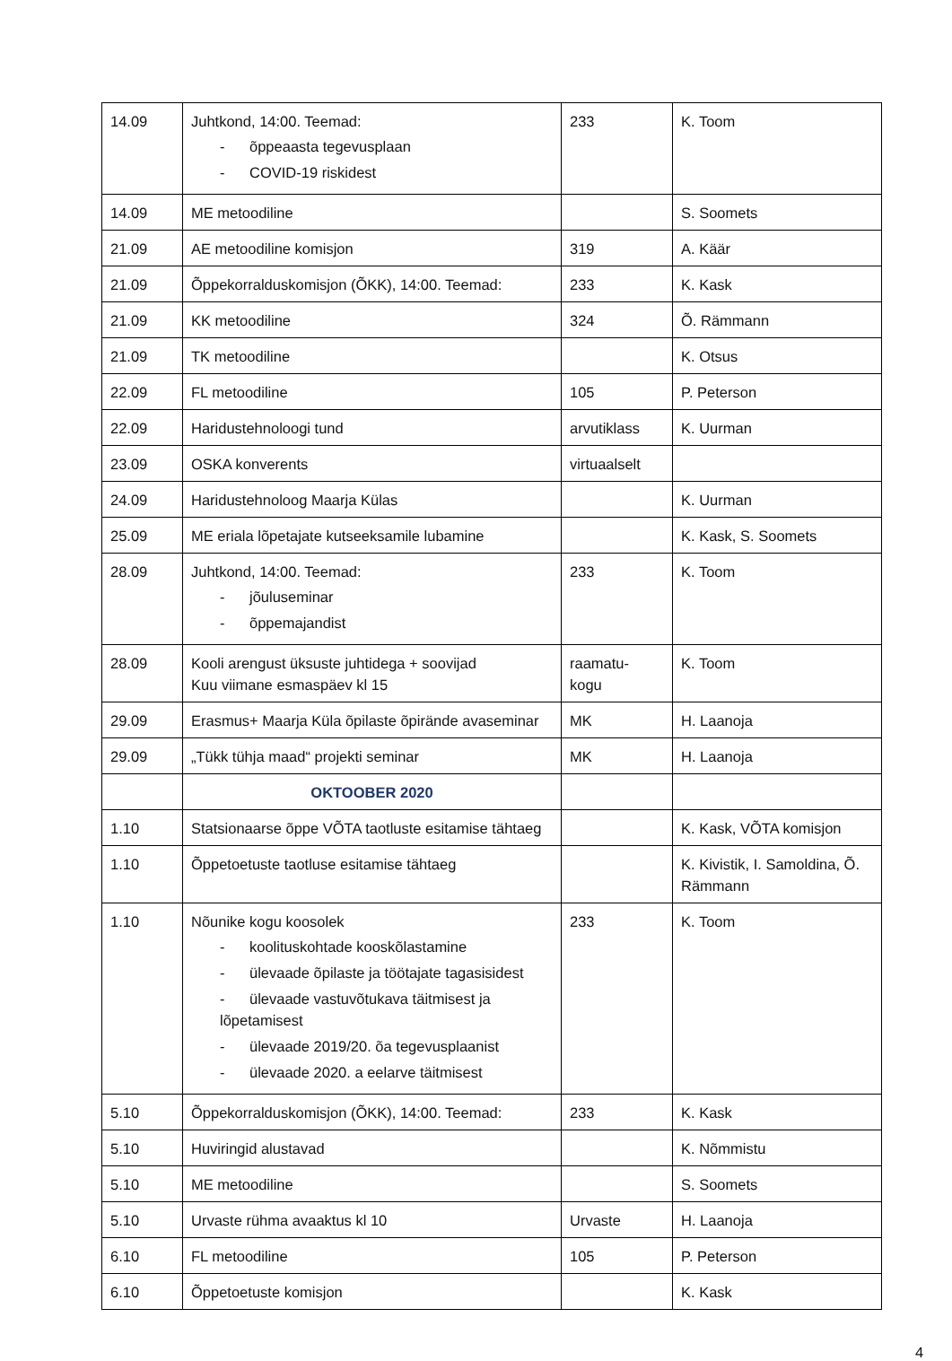| 14.09 | Juhtkond, 14:00. Teemad: - õppeaasta tegevusplaan - COVID-19 riskidest | 233 | K. Toom |
| 14.09 | ME metoodiline | | S. Soomets |
| 21.09 | AE metoodiline komisjon | 319 | A. Käär |
| 21.09 | Õppekorralduskomisjon (ÕKK), 14:00. Teemad: | 233 | K. Kask |
| 21.09 | KK metoodiline | 324 | Õ. Rämmann |
| 21.09 | TK metoodiline | | K. Otsus |
| 22.09 | FL metoodiline | 105 | P. Peterson |
| 22.09 | Haridustehnoloogi tund | arvutiklass | K. Uurman |
| 23.09 | OSKA konverents | virtuaalselt | |
| 24.09 | Haridustehnoloog Maarja Külas | | K. Uurman |
| 25.09 | ME eriala lõpetajate kutseeksamile lubamine | | K. Kask, S. Soomets |
| 28.09 | Juhtkond, 14:00. Teemad: - jõuluseminar - õppemajandist | 233 | K. Toom |
| 28.09 | Kooli arengust üksuste juhtidega + soovijad Kuu viimane esmaspäev kl 15 | raamatu- kogu | K. Toom |
| 29.09 | Erasmus+ Maarja Küla õpilaste õpirände avaseminar | MK | H. Laanoja |
| 29.09 | „Tükk tühja maad“ projekti seminar | MK | H. Laanoja |
| | OKTOOBER 2020 | | |
| 1.10 | Statsionaarse õppe VÕTA taotluste esitamise tähtaeg | | K. Kask, VÕTA komisjon |
| 1.10 | Õppetoetuste taotluse esitamise tähtaeg | | K. Kivistik, I. Samoldina, Õ. Rämmann |
| 1.10 | Nõunike kogu koosolek - koolituskohtade kooskõlastamine - ülevaade õpilaste ja töötajate tagasisidest - ülevaade vastuvõtukava täitmisest ja lõpetamisest - ülevaade 2019/20. õa tegevusplaanist - ülevaade 2020. a eelarve täitmisest | 233 | K. Toom |
| 5.10 | Õppekorralduskomisjon (ÕKK), 14:00. Teemad: | 233 | K. Kask |
| 5.10 | Huviringid alustavad | | K. Nõmmistu |
| 5.10 | ME metoodiline | | S. Soomets |
| 5.10 | Urvaste rühma avaaktus kl 10 | Urvaste | H. Laanoja |
| 6.10 | FL metoodiline | 105 | P. Peterson |
| 6.10 | Õppetoetuste komisjon | | K. Kask |
4